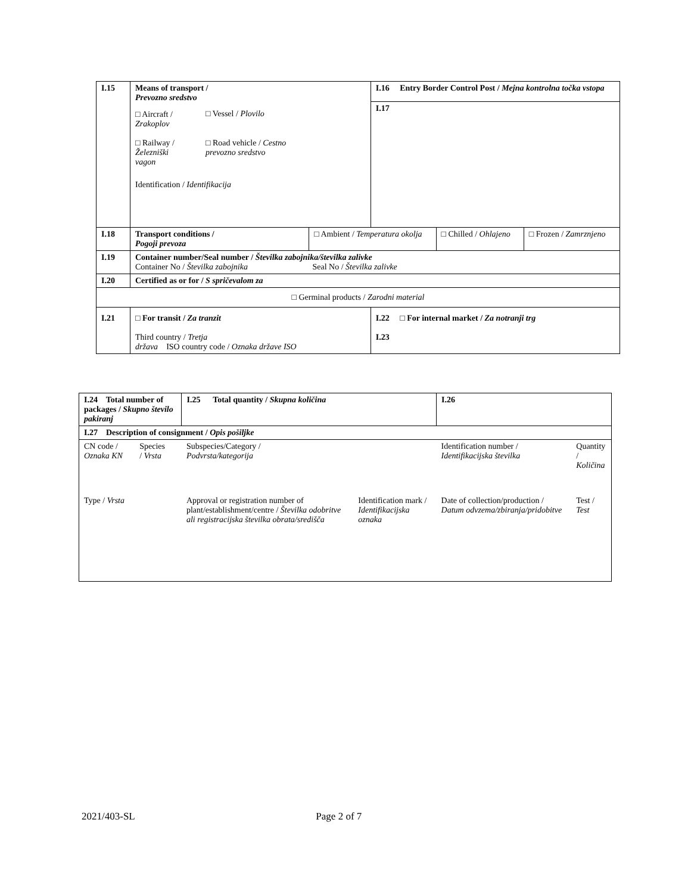| I.15 | Means of transport / Prevozno sredstvo / □ Aircraft / Zrakoplov / □ Vessel / Plovilo / / □ Railway / Železniški vagon / □ Road vehicle / Cestno prevozno sredstvo / Identification / Identifikacija | | I.16 Entry Border Control Post / Mejna kontrolna točka vstopa I.17 | | |
| I.18 | Transport conditions / Pogoji prevoza | □ Ambient / Temperatura okolja | | □ Chilled / Ohlajeno | □ Frozen / Zamrznjeno |
| I.19 | Container number/Seal number / Številka zabojnika/številka zalivke Container No / Številka zabojnika Seal No / Številka zalivke | | | | |
| I.20 | Certified as or for / S spričevalom za | | | | |
| □ Germinal products / Zarodni material | | | | | |
| I.21 | □ For transit / Za tranzit Third country / Tretja država ISO country code / Oznaka države ISO | | I.22 □ For internal market / Za notranji trg I.23 | | |
| I.24 Total number of packages / Skupno število pakiranj | | I.25 Total quantity / Skupna količina | | I.26 | |
| I.27 Description of consignment / Opis pošiljke | | | | | |
| CN code / Oznaka KN | Species / Vrsta | Subspecies/Category / Podvrsta/kategorija | | Identification number / Identifikacijska številka | Quantity / Količina |
| Type / Vrsta | | Approval or registration number of plant/establishment/centre / Številka odobritve ali registracijska številka obrata/središča | Identification mark / Identifikacijska oznaka | Date of collection/production / Datum odvzema/zbiranja/pridobitve | Test / Test |
2021/403-SL Page 2 of 7